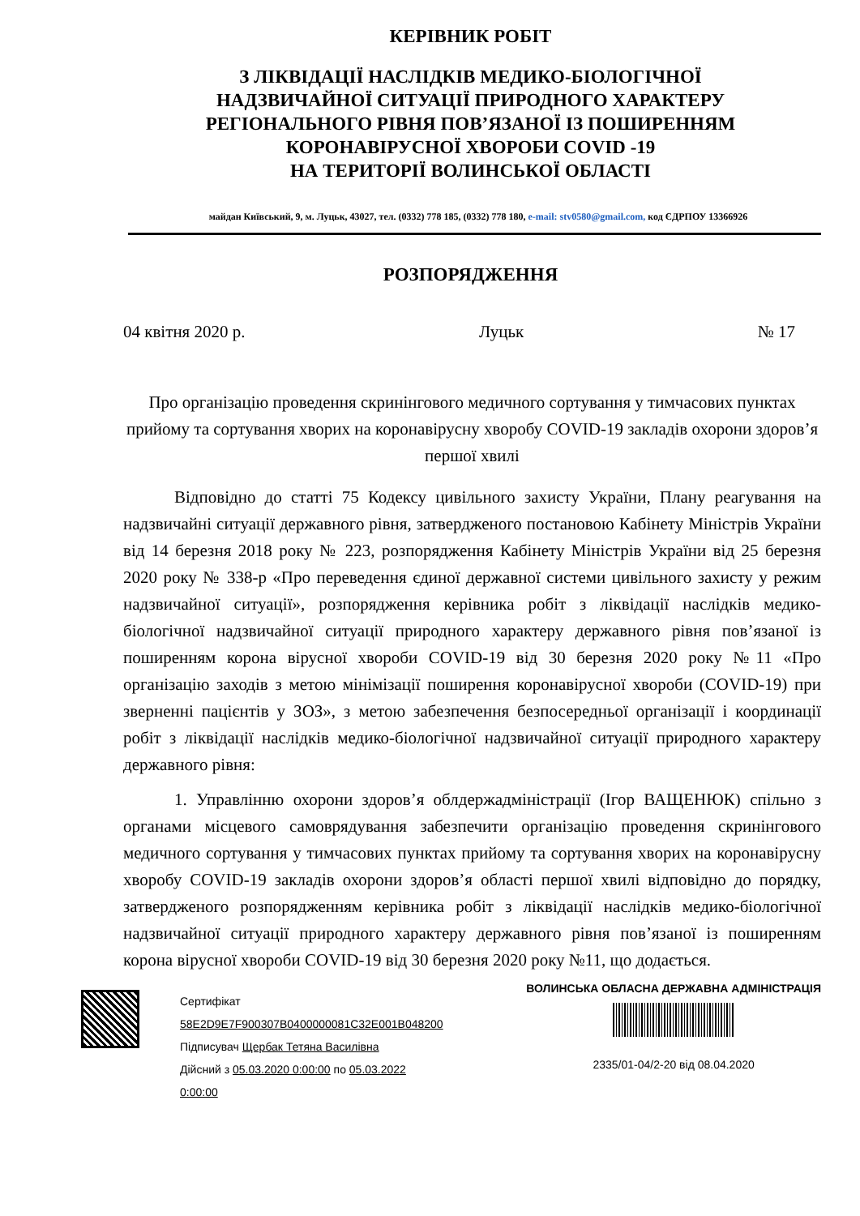КЕРІВНИК РОБІТ
З ЛІКВІДАЦІЇ НАСЛІДКІВ МЕДИКО-БІОЛОГІЧНОЇ
НАДЗВИЧАЙНОЇ СИТУАЦІЇ ПРИРОДНОГО ХАРАКТЕРУ
РЕГІОНАЛЬНОГО РІВНЯ ПОВ’ЯЗАНОЇ ІЗ ПОШИРЕННЯМ
КОРОНАВІРУСНОЇ ХВОРОБИ COVID -19
НА ТЕРИТОРІЇ ВОЛИНСЬКОЇ ОБЛАСТІ
майдан Київський, 9, м. Луцьк, 43027, тел. (0332) 778 185, (0332) 778 180, e-mail: stv0580@gmail.com, код ЄДРПОУ 13366926
РОЗПОРЯДЖЕННЯ
04 квітня 2020 р. Луцьк № 17
Про організацію проведення скринінгового медичного сортування у тимчасових пунктах прийому та сортування хворих на коронавірусну хворобу COVID-19 закладів охорони здоров’я першої хвилі
Відповідно до статті 75 Кодексу цивільного захисту України, Плану реагування на надзвичайні ситуації державного рівня, затвердженого постановою Кабінету Міністрів України від 14 березня 2018 року № 223, розпорядження Кабінету Міністрів України від 25 березня 2020 року № 338-р «Про переведення єдиної державної системи цивільного захисту у режим надзвичайної ситуації», розпорядження керівника робіт з ліквідації наслідків медико-біологічної надзвичайної ситуації природного характеру державного рівня пов’язаної із поширенням корона вірусної хвороби COVID-19 від 30 березня 2020 року №11 «Про організацію заходів з метою мінімізації поширення коронавірусної хвороби (COVID-19) при зверненні пацієнтів у ЗОЗ», з метою забезпечення безпосередньої організації і координації робіт з ліквідації наслідків медико-біологічної надзвичайної ситуації природного характеру державного рівня:
1. Управлінню охорони здоров’я облдержадміністрації (Ігор ВАЩЕНЮК) спільно з органами місцевого самоврядування забезпечити організацію проведення скринінгового медичного сортування у тимчасових пунктах прийому та сортування хворих на коронавірусну хворобу COVID-19 закладів охорони здоров’я області першої хвилі відповідно до порядку, затвердженого розпорядженням керівника робіт з ліквідації наслідків медико-біологічної надзвичайної ситуації природного характеру державного рівня пов’язаної із поширенням корона вірусної хвороби COVID-19 від 30 березня 2020 року №11, що додається.
Сертифікат
58E2D9E7F900307B0400000081C32E001B048200
Підписувач Щербак Тетяна Василівна
Дійсний з 05.03.2020 0:00:00 по 05.03.2022
0:00:00
ВОЛИНСЬКА ОБЛАСНА ДЕРЖАВНА АДМІНІСТРАЦІЯ
2335/01-04/2-20 від 08.04.2020